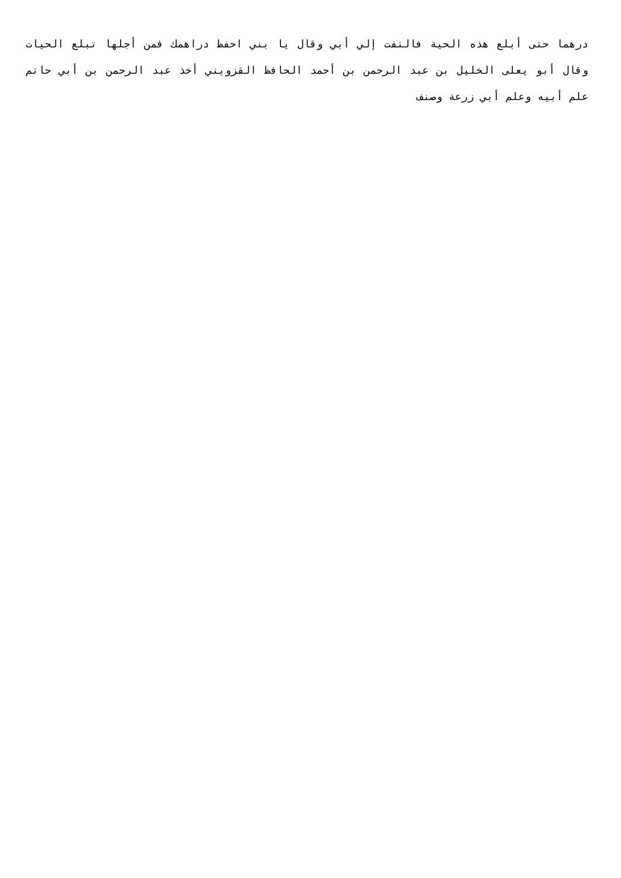درهما حتى أبلع هذه الحية فالتفت إلي أبي وقال يا بني احفظ دراهمك فمن أجلها تبلع الحيات وقال أبو يعلى الخليل بن عبد الرحمن بن أحمد الحافظ القزويني أخذ عبد الرحمن بن أبي حاتم علم أبيه وعلم أبي زرعة وصنف